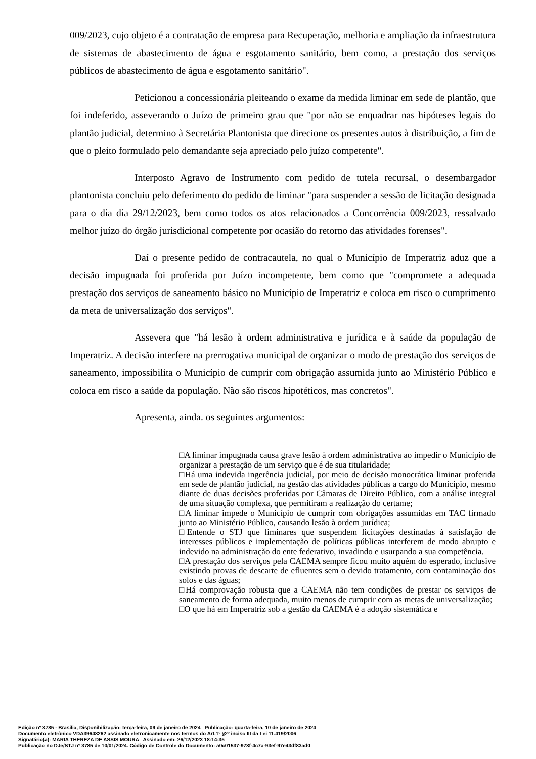009/2023, cujo objeto é a contratação de empresa para Recuperação, melhoria e ampliação da infraestrutura de sistemas de abastecimento de água e esgotamento sanitário, bem como, a prestação dos serviços públicos de abastecimento de água e esgotamento sanitário".
Peticionou a concessionária pleiteando o exame da medida liminar em sede de plantão, que foi indeferido, asseverando o Juízo de primeiro grau que "por não se enquadrar nas hipóteses legais do plantão judicial, determino à Secretária Plantonista que direcione os presentes autos à distribuição, a fim de que o pleito formulado pelo demandante seja apreciado pelo juízo competente".
Interposto Agravo de Instrumento com pedido de tutela recursal, o desembargador plantonista concluiu pelo deferimento do pedido de liminar "para suspender a sessão de licitação designada para o dia dia 29/12/2023, bem como todos os atos relacionados a Concorrência 009/2023, ressalvado melhor juízo do órgão jurisdicional competente por ocasião do retorno das atividades forenses".
Daí o presente pedido de contracautela, no qual o Município de Imperatriz aduz que a decisão impugnada foi proferida por Juízo incompetente, bem como que "compromete a adequada prestação dos serviços de saneamento básico no Município de Imperatriz e coloca em risco o cumprimento da meta de universalização dos serviços".
Assevera que "há lesão à ordem administrativa e jurídica e à saúde da população de Imperatriz. A decisão interfere na prerrogativa municipal de organizar o modo de prestação dos serviços de saneamento, impossibilita o Município de cumprir com obrigação assumida junto ao Ministério Público e coloca em risco a saúde da população. Não são riscos hipotéticos, mas concretos".
Apresenta, ainda. os seguintes argumentos:
□A liminar impugnada causa grave lesão à ordem administrativa ao impedir o Município de organizar a prestação de um serviço que é de sua titularidade;
□Há uma indevida ingerência judicial, por meio de decisão monocrática liminar proferida em sede de plantão judicial, na gestão das atividades públicas a cargo do Município, mesmo diante de duas decisões proferidas por Câmaras de Direito Público, com a análise integral de uma situação complexa, que permitiram a realização do certame;
□A liminar impede o Município de cumprir com obrigações assumidas em TAC firmado junto ao Ministério Público, causando lesão à ordem jurídica;
□Entende o STJ que liminares que suspendem licitações destinadas à satisfação de interesses públicos e implementação de políticas públicas interferem de modo abrupto e indevido na administração do ente federativo, invadindo e usurpando a sua competência.
□A prestação dos serviços pela CAEMA sempre ficou muito aquém do esperado, inclusive existindo provas de descarte de efluentes sem o devido tratamento, com contaminação dos solos e das águas;
□Há comprovação robusta que a CAEMA não tem condições de prestar os serviços de saneamento de forma adequada, muito menos de cumprir com as metas de universalização;
□O que há em Imperatriz sob a gestão da CAEMA é a adoção sistemática e
Edição nº 3785 - Brasília, Disponibilização: terça-feira, 09 de janeiro de 2024 Publicação: quarta-feira, 10 de janeiro de 2024
Documento eletrônico VDA39648262 assinado eletronicamente nos termos do Art.1º §2º inciso III da Lei 11.419/2006
Signatário(a): MARIA THEREZA DE ASSIS MOURA Assinado em: 26/12/2023 18:14:35
Publicação no DJe/STJ nº 3785 de 10/01/2024. Código de Controle do Documento: a0c01537-973f-4c7a-93ef-97e43df83ad0